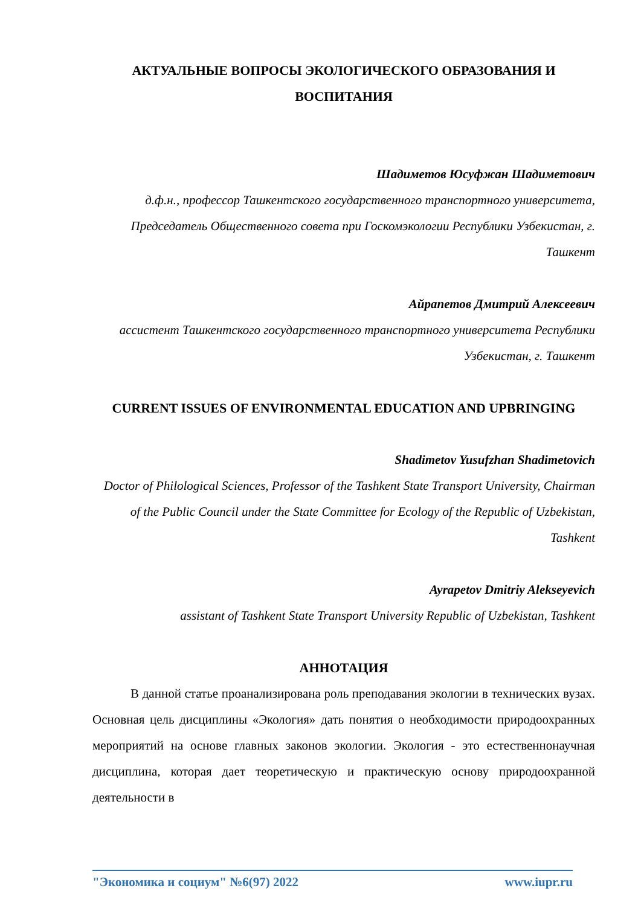АКТУАЛЬНЫЕ ВОПРОСЫ ЭКОЛОГИЧЕСКОГО ОБРАЗОВАНИЯ И ВОСПИТАНИЯ
Шадиметов Юсуфжан Шадиметович
д.ф.н., профессор Ташкентского государственного транспортного университета, Председатель Общественного совета при Госкомэкологии Республики Узбекистан, г. Ташкент
Айрапетов Дмитрий Алексеевич
ассистент Ташкентского государственного транспортного университета Республики Узбекистан, г. Ташкент
CURRENT ISSUES OF ENVIRONMENTAL EDUCATION AND UPBRINGING
Shadimetov Yusufzhan Shadimetovich
Doctor of Philological Sciences, Professor of the Tashkent State Transport University, Chairman of the Public Council under the State Committee for Ecology of the Republic of Uzbekistan, Tashkent
Ayrapetov Dmitriy Alekseyevich
assistant of Tashkent State Transport University Republic of Uzbekistan, Tashkent
АННОТАЦИЯ
В данной статье проанализирована роль преподавания экологии в технических вузах. Основная цель дисциплины «Экология» дать понятия о необходимости природоохранных мероприятий на основе главных законов экологии. Экология - это естественнонаучная дисциплина, которая дает теоретическую и практическую основу природоохранной деятельности в
"Экономика и социум" №6(97) 2022 www.iupr.ru